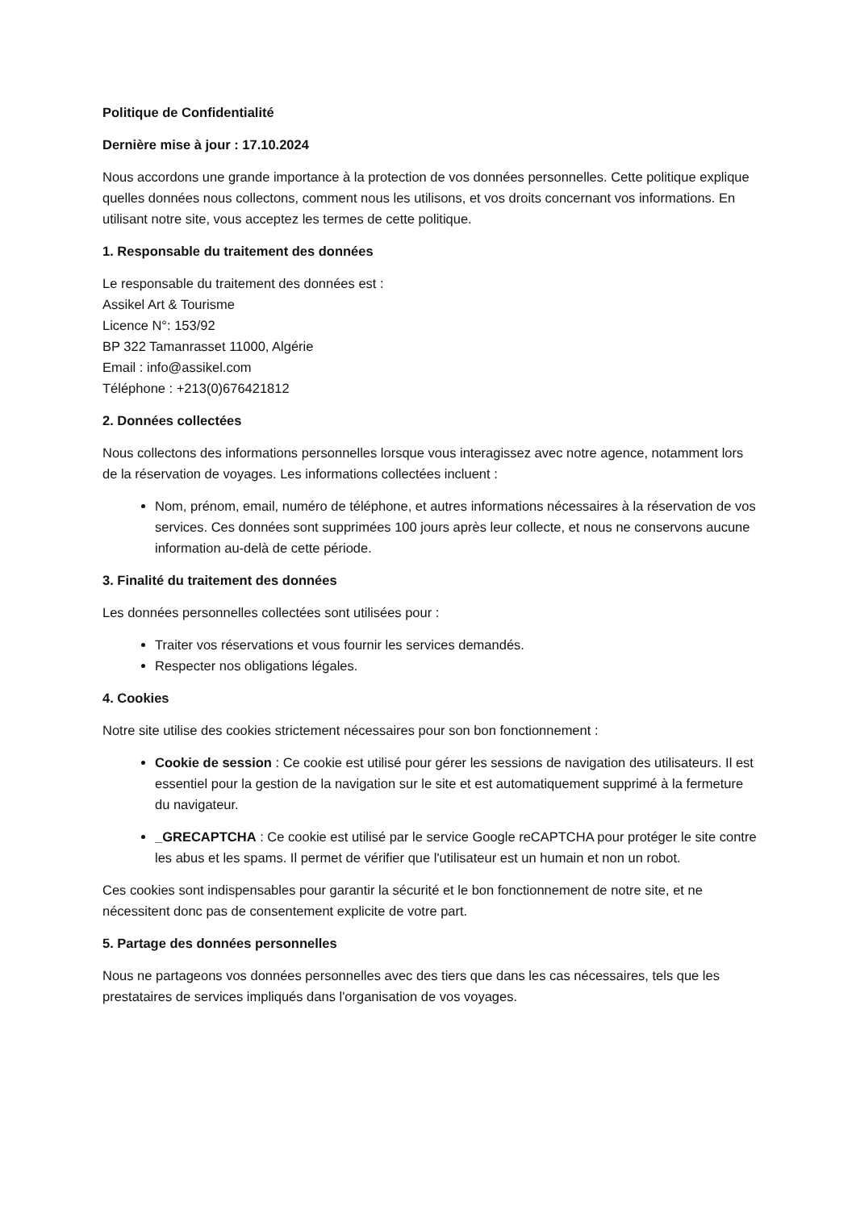Politique de Confidentialité
Dernière mise à jour : 17.10.2024
Nous accordons une grande importance à la protection de vos données personnelles. Cette politique explique quelles données nous collectons, comment nous les utilisons, et vos droits concernant vos informations. En utilisant notre site, vous acceptez les termes de cette politique.
1. Responsable du traitement des données
Le responsable du traitement des données est :
Assikel Art & Tourisme
Licence N°: 153/92
BP 322 Tamanrasset 11000, Algérie
Email : info@assikel.com
Téléphone : +213(0)676421812
2. Données collectées
Nous collectons des informations personnelles lorsque vous interagissez avec notre agence, notamment lors de la réservation de voyages. Les informations collectées incluent :
Nom, prénom, email, numéro de téléphone, et autres informations nécessaires à la réservation de vos services. Ces données sont supprimées 100 jours après leur collecte, et nous ne conservons aucune information au-delà de cette période.
3. Finalité du traitement des données
Les données personnelles collectées sont utilisées pour :
Traiter vos réservations et vous fournir les services demandés.
Respecter nos obligations légales.
4. Cookies
Notre site utilise des cookies strictement nécessaires pour son bon fonctionnement :
Cookie de session : Ce cookie est utilisé pour gérer les sessions de navigation des utilisateurs. Il est essentiel pour la gestion de la navigation sur le site et est automatiquement supprimé à la fermeture du navigateur.
_GRECAPTCHA : Ce cookie est utilisé par le service Google reCAPTCHA pour protéger le site contre les abus et les spams. Il permet de vérifier que l'utilisateur est un humain et non un robot.
Ces cookies sont indispensables pour garantir la sécurité et le bon fonctionnement de notre site, et ne nécessitent donc pas de consentement explicite de votre part.
5. Partage des données personnelles
Nous ne partageons vos données personnelles avec des tiers que dans les cas nécessaires, tels que les prestataires de services impliqués dans l'organisation de vos voyages.